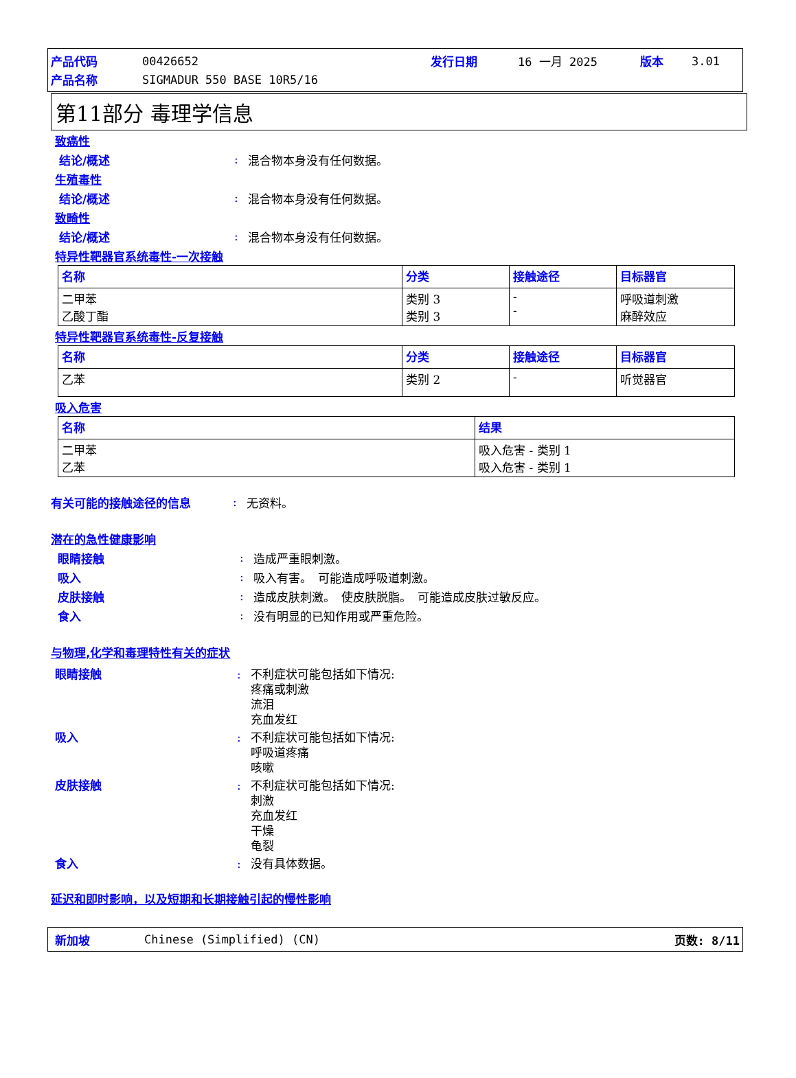产品代码 00426652 发行日期 16 一月 2025 版本 3.01
产品名称 SIGMADUR 550 BASE 10R5/16
第11部分 毒理学信息
致癌性
结论/概述: 混合物本身没有任何数据。
生殖毒性
结论/概述: 混合物本身没有任何数据。
致畸性
结论/概述: 混合物本身没有任何数据。
特异性靶器官系统毒性-一次接触
| 名称 | 分类 | 接触途径 | 目标器官 |
| --- | --- | --- | --- |
| 二甲苯 乙酸丁酯 | 类别 3 类别 3 | - - | 呼吸道刺激 麻醉效应 |
特异性靶器官系统毒性-反复接触
| 名称 | 分类 | 接触途径 | 目标器官 |
| --- | --- | --- | --- |
| 乙苯 | 类别 2 | - | 听觉器官 |
吸入危害
| 名称 | 结果 |
| --- | --- |
| 二甲苯 乙苯 | 吸入危害 - 类别 1 吸入危害 - 类别 1 |
有关可能的接触途径的信息: 无资料。
潜在的急性健康影响
眼睛接触: 造成严重眼刺激。
吸入: 吸入有害。　可能造成呼吸道刺激。
皮肤接触: 造成皮肤刺激。　使皮肤脱脂。　可能造成皮肤过敏反应。
食入: 没有明显的已知作用或严重危险。
与物理,化学和毒理特性有关的症状
眼睛接触: 不利症状可能包括如下情况:
疼痛或刺激
流泪
充血发红
吸入: 不利症状可能包括如下情况:
呼吸道疼痛
咳嗽
皮肤接触: 不利症状可能包括如下情况:
刺激
充血发红
干燥
龟裂
食入: 没有具体数据。
延迟和即时影响，以及短期和长期接触引起的慢性影响
新加坡 Chinese (Simplified) (CN) 页数: 8/11